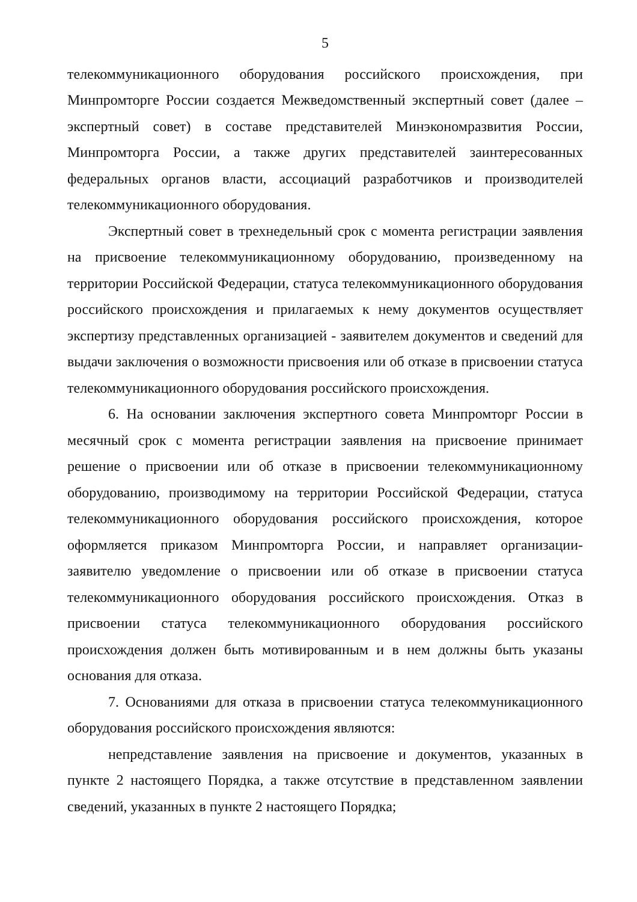5
телекоммуникационного оборудования российского происхождения, при Минпромторге России создается Межведомственный экспертный совет (далее – экспертный совет) в составе представителей Минэкономразвития России, Минпромторга России, а также других представителей заинтересованных федеральных органов власти, ассоциаций разработчиков и производителей телекоммуникационного оборудования.
Экспертный совет в трехнедельный срок с момента регистрации заявления на присвоение телекоммуникационному оборудованию, произведенному на территории Российской Федерации, статуса телекоммуникационного оборудования российского происхождения и прилагаемых к нему документов осуществляет экспертизу представленных организацией - заявителем документов и сведений для выдачи заключения о возможности присвоения или об отказе в присвоении статуса телекоммуникационного оборудования российского происхождения.
6. На основании заключения экспертного совета Минпромторг России в месячный срок с момента регистрации заявления на присвоение принимает решение о присвоении или об отказе в присвоении телекоммуникационному оборудованию, производимому на территории Российской Федерации, статуса телекоммуникационного оборудования российского происхождения, которое оформляется приказом Минпромторга России, и направляет организации-заявителю уведомление о присвоении или об отказе в присвоении статуса телекоммуникационного оборудования российского происхождения. Отказ в присвоении статуса телекоммуникационного оборудования российского происхождения должен быть мотивированным и в нем должны быть указаны основания для отказа.
7. Основаниями для отказа в присвоении статуса телекоммуникационного оборудования российского происхождения являются:
непредставление заявления на присвоение и документов, указанных в пункте 2 настоящего Порядка, а также отсутствие в представленном заявлении сведений, указанных в пункте 2 настоящего Порядка;